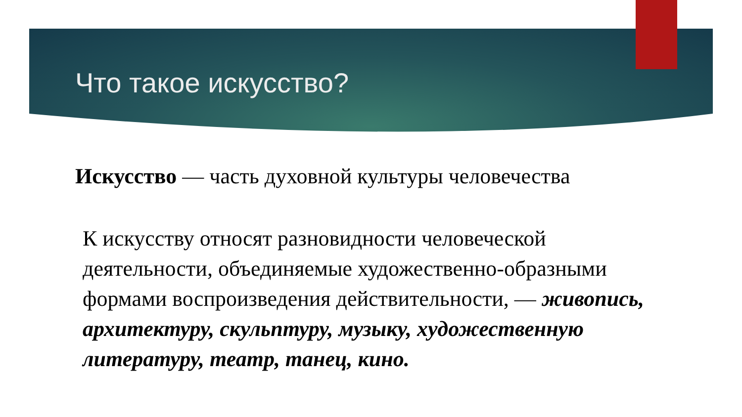Что такое искусство?
Искусство — часть духовной культуры человечества
К искусству относят разновидности человеческой деятельности, объединяемые художественно-образными формами воспроизведения действительности, — живопись, архитектуру, скульптуру, музыку, художественную литературу, театр, танец, кино.